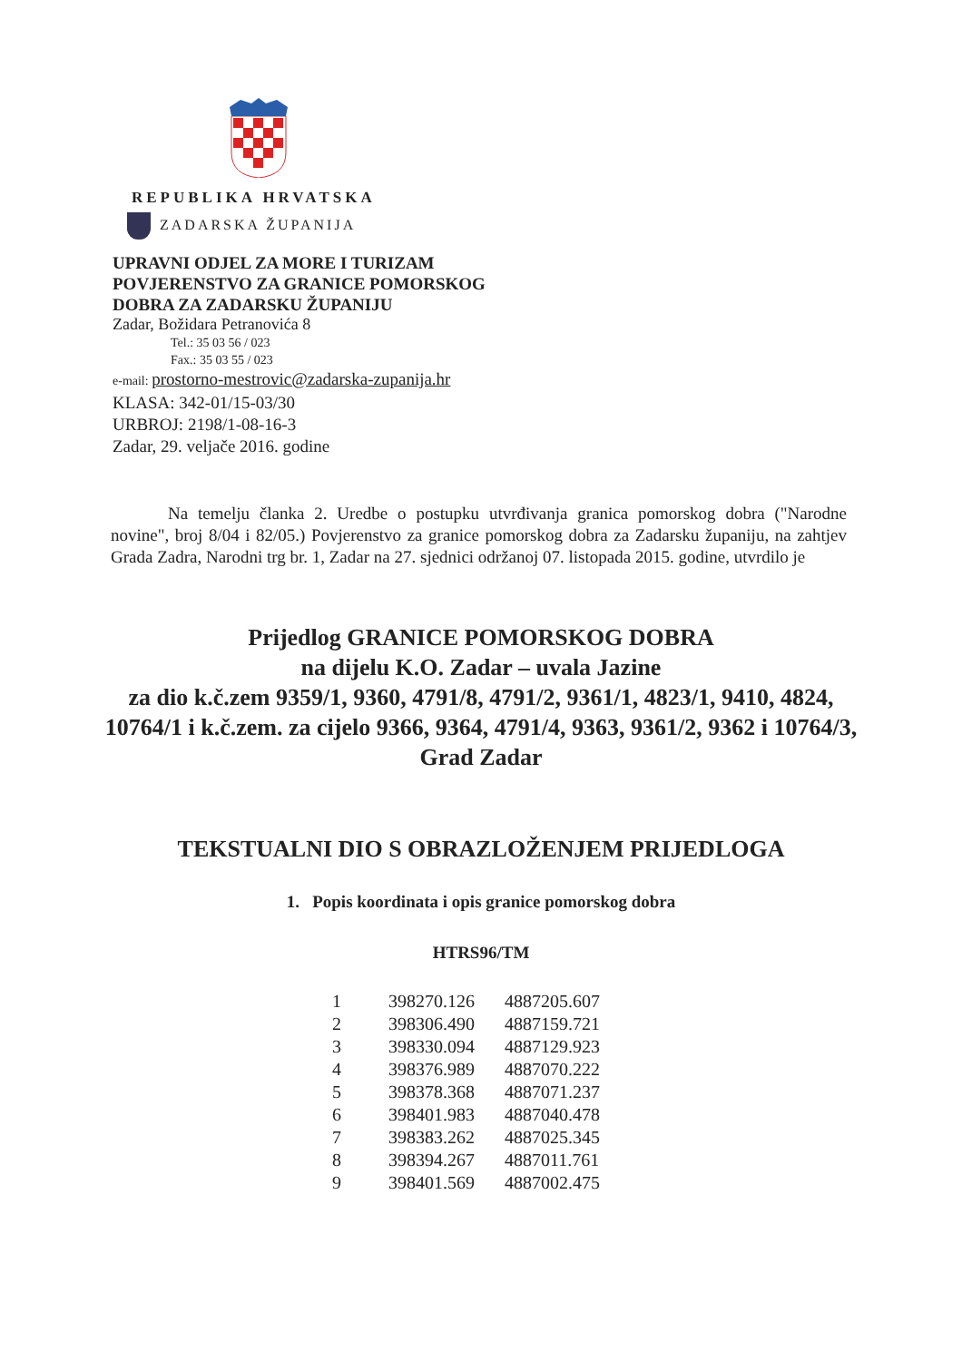REPUBLIKA HRVATSKA
ZADARSKA ŽUPANIJA
UPRAVNI ODJEL ZA MORE I TURIZAM
POVJERENSTVO ZA GRANICE POMORSKOG
DOBRA ZA ZADARSKU ŽUPANIJU
Zadar, Božidara Petranovića 8
Tel.: 35 03 56 / 023
Fax.: 35 03 55 / 023
e-mail: prostorno-mestrovic@zadarska-zupanija.hr
KLASA: 342-01/15-03/30
URBROJ: 2198/1-08-16-3
Zadar, 29. veljače 2016. godine
Na temelju članka 2. Uredbe o postupku utvrđivanja granica pomorskog dobra ("Narodne novine", broj 8/04 i 82/05.) Povjerenstvo za granice pomorskog dobra za Zadarsku županiju, na zahtjev Grada Zadra, Narodni trg br. 1, Zadar na 27. sjednici održanoj 07. listopada 2015. godine, utvrdilo je
Prijedlog GRANICE POMORSKOG DOBRA
na dijelu K.O. Zadar – uvala Jazine
za dio k.č.zem 9359/1, 9360, 4791/8, 4791/2, 9361/1, 4823/1, 9410, 4824, 10764/1 i k.č.zem. za cijelo 9366, 9364, 4791/4, 9363, 9361/2, 9362 i 10764/3, Grad Zadar
TEKSTUALNI DIO S OBRAZLOŽENJEM PRIJEDLOGA
1. Popis koordinata i opis granice pomorskog dobra
HTRS96/TM
| 1 | 398270.126 | 4887205.607 |
| 2 | 398306.490 | 4887159.721 |
| 3 | 398330.094 | 4887129.923 |
| 4 | 398376.989 | 4887070.222 |
| 5 | 398378.368 | 4887071.237 |
| 6 | 398401.983 | 4887040.478 |
| 7 | 398383.262 | 4887025.345 |
| 8 | 398394.267 | 4887011.761 |
| 9 | 398401.569 | 4887002.475 |